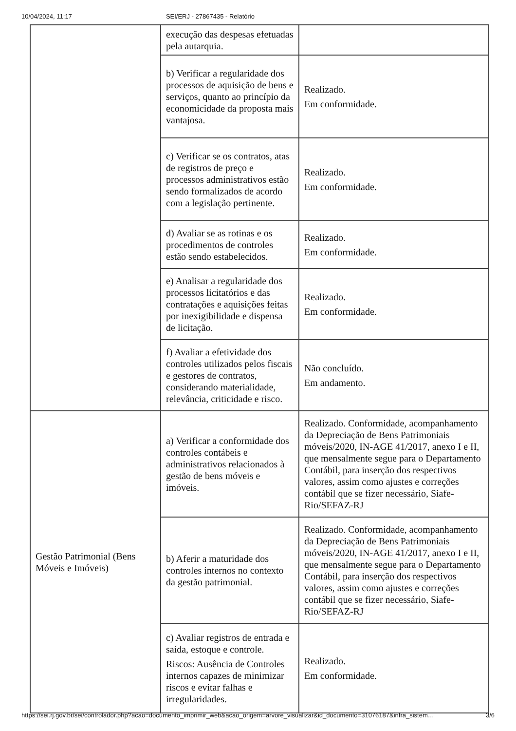10/04/2024, 11:17 SEI/ERJ - 27867435 - Relatório
| | execução das despesas efetuadas pela autarquia. | |
| | b) Verificar a regularidade dos processos de aquisição de bens e serviços, quanto ao princípio da economicidade da proposta mais vantajosa. | Realizado. Em conformidade. |
| | c) Verificar se os contratos, atas de registros de preço e processos administrativos estão sendo formalizados de acordo com a legislação pertinente. | Realizado. Em conformidade. |
| | d) Avaliar se as rotinas e os procedimentos de controles estão sendo estabelecidos. | Realizado. Em conformidade. |
| | e) Analisar a regularidade dos processos licitatórios e das contratações e aquisições feitas por inexigibilidade e dispensa de licitação. | Realizado. Em conformidade. |
| | f) Avaliar a efetividade dos controles utilizados pelos fiscais e gestores de contratos, considerando materialidade, relevância, criticidade e risco. | Não concluído. Em andamento. |
| Gestão Patrimonial (Bens Móveis e Imóveis) | a) Verificar a conformidade dos controles contábeis e administrativos relacionados à gestão de bens móveis e imóveis. | Realizado. Conformidade, acompanhamento da Depreciação de Bens Patrimoniais móveis/2020, IN-AGE 41/2017, anexo I e II, que mensalmente segue para o Departamento Contábil, para inserção dos respectivos valores, assim como ajustes e correções contábil que se fizer necessário, Siafe-Rio/SEFAZ-RJ |
| | b) Aferir a maturidade dos controles internos no contexto da gestão patrimonial. | Realizado. Conformidade, acompanhamento da Depreciação de Bens Patrimoniais móveis/2020, IN-AGE 41/2017, anexo I e II, que mensalmente segue para o Departamento Contábil, para inserção dos respectivos valores, assim como ajustes e correções contábil que se fizer necessário, Siafe-Rio/SEFAZ-RJ |
| | c) Avaliar registros de entrada e saída, estoque e controle. Riscos: Ausência de Controles internos capazes de minimizar riscos e evitar falhas e irregularidades. | Realizado. Em conformidade. |
https://sei.rj.gov.br/sei/controlador.php?acao=documento_imprimir_web&acao_origem=arvore_visualizar&id_documento=31076187&infra_sistem… 3/6